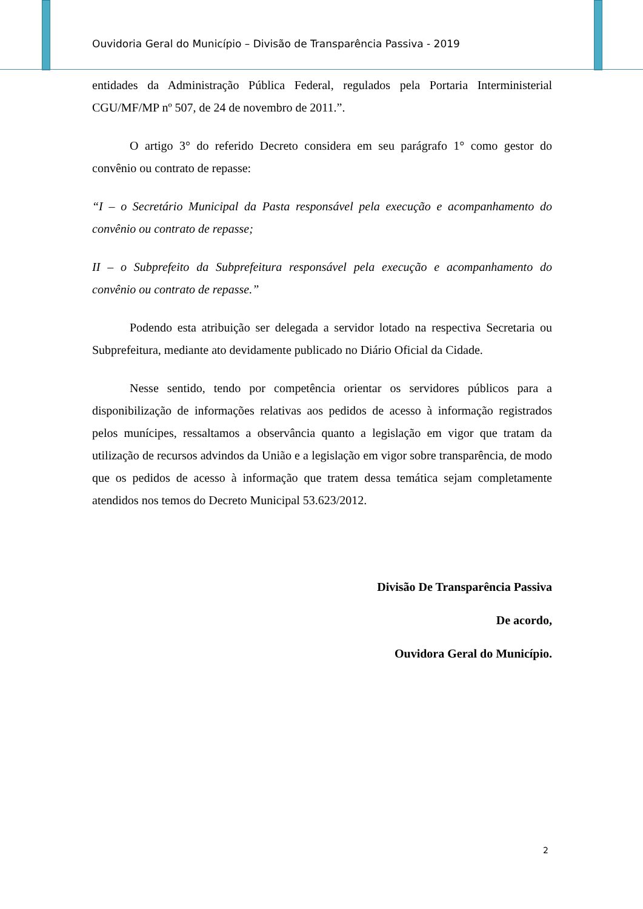Ouvidoria Geral do Município – Divisão de Transparência Passiva - 2019
entidades da Administração Pública Federal, regulados pela Portaria Interministerial CGU/MF/MP nº 507, de 24 de novembro de 2011.”.
O artigo 3° do referido Decreto considera em seu parágrafo 1° como gestor do convênio ou contrato de repasse:
“I – o Secretário Municipal da Pasta responsável pela execução e acompanhamento do convênio ou contrato de repasse;
II – o Subprefeito da Subprefeitura responsável pela execução e acompanhamento do convênio ou contrato de repasse.”
Podendo esta atribuição ser delegada a servidor lotado na respectiva Secretaria ou Subprefeitura, mediante ato devidamente publicado no Diário Oficial da Cidade.
Nesse sentido, tendo por competência orientar os servidores públicos para a disponibilização de informações relativas aos pedidos de acesso à informação registrados pelos munícipes, ressaltamos a observância quanto a legislação em vigor que tratam da utilização de recursos advindos da União e a legislação em vigor sobre transparência, de modo que os pedidos de acesso à informação que tratem dessa temática sejam completamente atendidos nos temos do Decreto Municipal 53.623/2012.
Divisão De Transparência Passiva
De acordo,
Ouvidora Geral do Município.
2